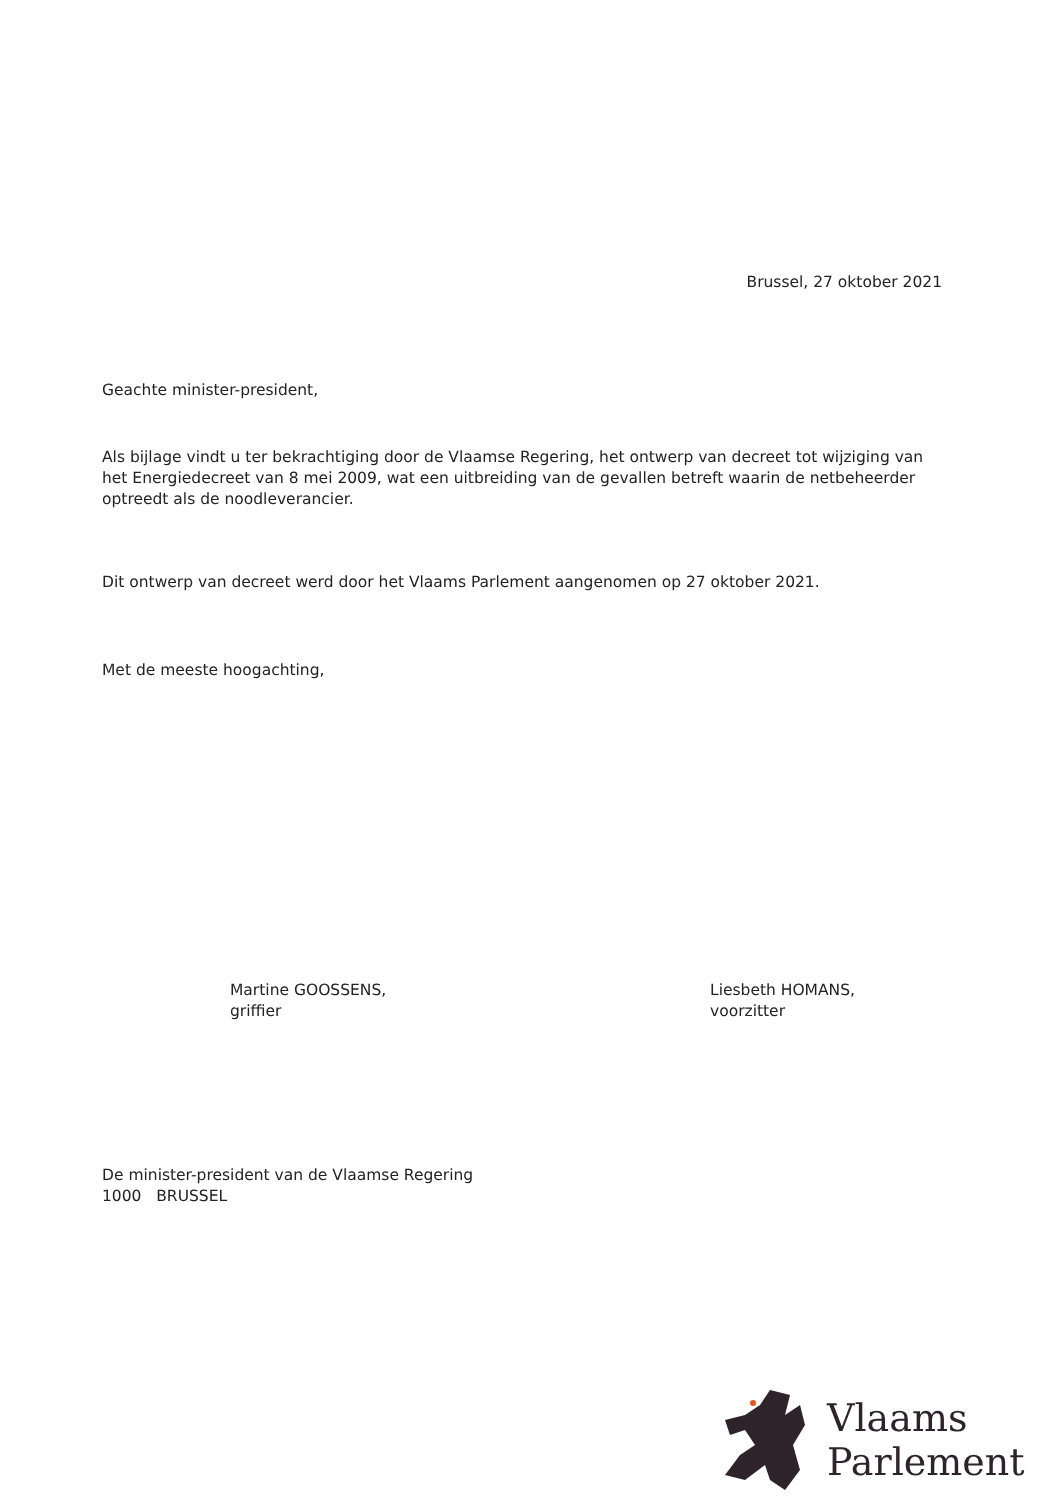Brussel, 27 oktober 2021
Geachte minister-president,
Als bijlage vindt u ter bekrachtiging door de Vlaamse Regering, het ontwerp van decreet tot wijziging van het Energiedecreet van 8 mei 2009, wat een uitbreiding van de gevallen betreft waarin de netbeheerder optreedt als de noodleverancier.
Dit ontwerp van decreet werd door het Vlaams Parlement aangenomen op 27 oktober 2021.
Met de meeste hoogachting,
Martine GOOSSENS,
griffier
Liesbeth HOMANS,
voorzitter
De minister-president van de Vlaamse Regering
1000 BRUSSEL
Vlaams
Parlement